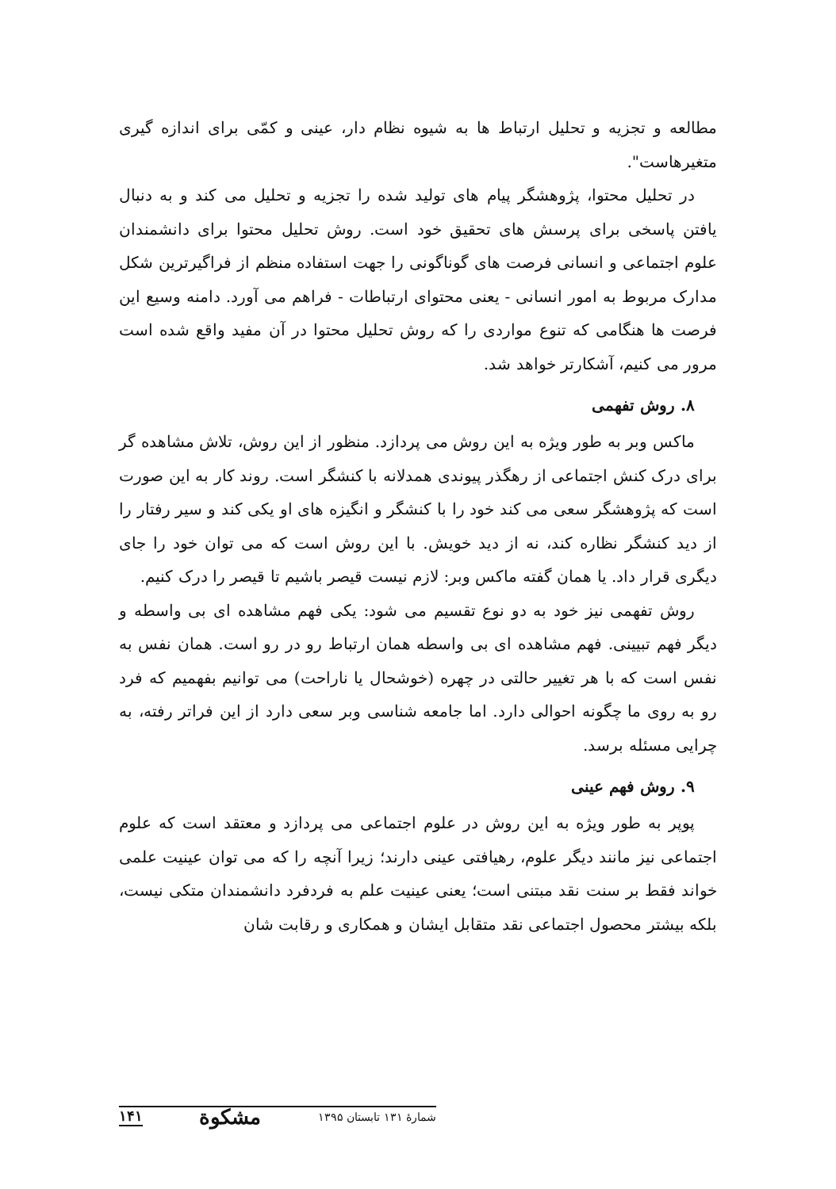مطالعه و تجزیه و تحلیل ارتباط ها به شیوه نظام دار، عینی و کمّی برای اندازه گیری متغیرهاست".
در تحلیل محتوا، پژوهشگر پیام های تولید شده را تجزیه و تحلیل می کند و به دنبال یافتن پاسخی برای پرسش های تحقیق خود است. روش تحلیل محتوا برای دانشمندان علوم اجتماعی و انسانی فرصت های گوناگونی را جهت استفاده منظم از فراگیرترین شکل مدارک مربوط به امور انسانی - یعنی محتوای ارتباطات - فراهم می آورد. دامنه وسیع این فرصت ها هنگامی که تنوع مواردی را که روش تحلیل محتوا در آن مفید واقع شده است مرور می کنیم، آشکارتر خواهد شد.
۸. روش تفهمی
ماکس وبر به طور ویژه به این روش می پردازد. منظور از این روش، تلاش مشاهده گر برای درک کنش اجتماعی از رهگذر پیوندی همدلانه با کنشگر است. روند کار به این صورت است که پژوهشگر سعی می کند خود را با کنشگر و انگیزه های او یکی کند و سیر رفتار را از دید کنشگر نظاره کند، نه از دید خویش. با این روش است که می توان خود را جای دیگری قرار داد. یا همان گفته ماکس وبر: لازم نیست قیصر باشیم تا قیصر را درک کنیم.
روش تفهمی نیز خود به دو نوع تقسیم می شود: یکی فهم مشاهده ای بی واسطه و دیگر فهم تبیینی. فهم مشاهده ای بی واسطه همان ارتباط رو در رو است. همان نفس به نفس است که با هر تغییر حالتی در چهره (خوشحال یا ناراحت) می توانیم بفهمیم که فرد رو به روی ما چگونه احوالی دارد. اما جامعه شناسی وبر سعی دارد از این فراتر رفته، به چرایی مسئله برسد.
۹. روش فهم عینی
پوپر به طور ویژه به این روش در علوم اجتماعی می پردازد و معتقد است که علوم اجتماعی نیز مانند دیگر علوم، رهیافتی عینی دارند؛ زیرا آنچه را که می توان عینیت علمی خواند فقط بر سنت نقد مبتنی است؛ یعنی عینیت علم به فردفرد دانشمندان متکی نیست، بلکه بیشتر محصول اجتماعی نقد متقابل ایشان و همکاری و رقابت شان
شمارهٔ ۱۳۱ تابستان ۱۳۹۵ مشکوة ۱۴۱